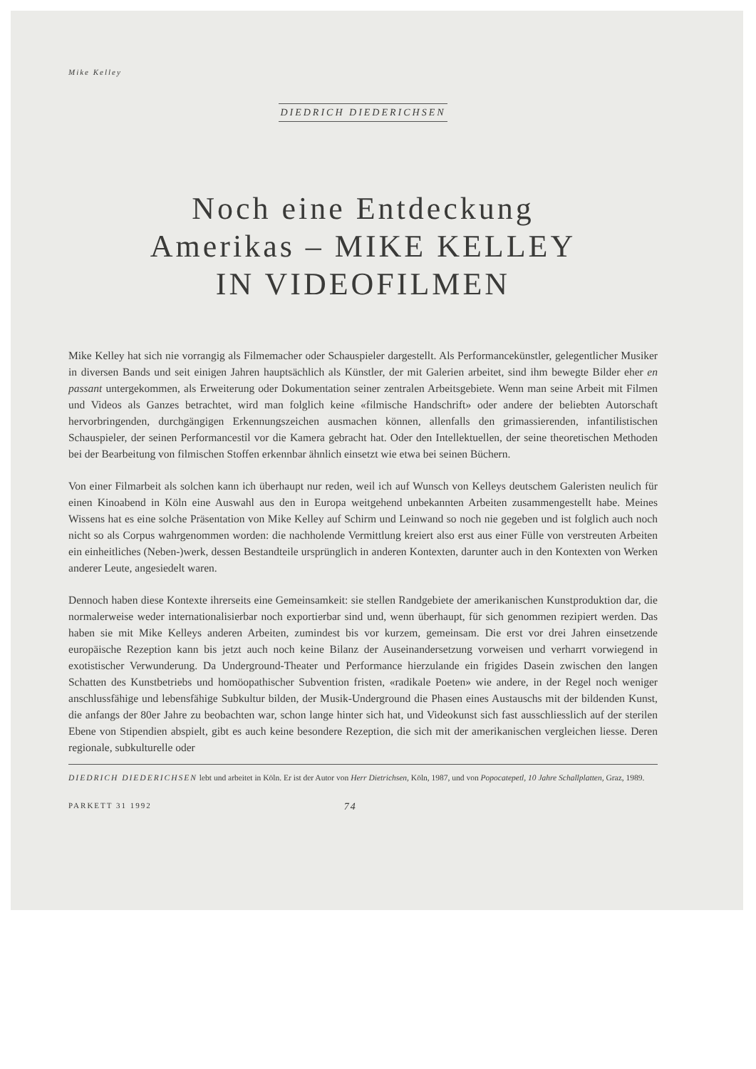Mike Kelley
DIEDRICH DIEDERICHSEN
Noch eine Entdeckung
Amerikas – MIKE KELLEY
IN VIDEOFILMEN
Mike Kelley hat sich nie vorrangig als Filmemacher oder Schauspieler dargestellt. Als Performancekünstler, gelegentlicher Musiker in diversen Bands und seit einigen Jahren hauptsächlich als Künstler, der mit Galerien arbeitet, sind ihm bewegte Bilder eher en passant untergekommen, als Erweiterung oder Dokumentation seiner zentralen Arbeitsgebiete. Wenn man seine Arbeit mit Filmen und Videos als Ganzes betrachtet, wird man folglich keine «filmische Handschrift» oder andere der beliebten Autorschaft hervorbringenden, durchgängigen Erkennungszeichen ausmachen können, allenfalls den grimassierenden, infantilistischen Schauspieler, der seinen Performancestil vor die Kamera gebracht hat. Oder den Intellektuellen, der seine theoretischen Methoden bei der Bearbeitung von filmischen Stoffen erkennbar ähnlich einsetzt wie etwa bei seinen Büchern.
Von einer Filmarbeit als solchen kann ich überhaupt nur reden, weil ich auf Wunsch von Kelleys deutschem Galeristen neulich für einen Kinoabend in Köln eine Auswahl aus den in Europa weitgehend unbekannten Arbeiten zusammengestellt habe. Meines Wissens hat es eine solche Präsentation von Mike Kelley auf Schirm und Leinwand so noch nie gegeben und ist folglich auch noch nicht so als Corpus wahrgenommen worden: die nachholende Vermittlung kreiert also erst aus einer Fülle von verstreuten Arbeiten ein einheitliches (Neben-)werk, dessen Bestandteile ursprünglich in anderen Kontexten, darunter auch in den Kontexten von Werken anderer Leute, angesiedelt waren.
Dennoch haben diese Kontexte ihrerseits eine Gemeinsamkeit: sie stellen Randgebiete der amerikanischen Kunstproduktion dar, die normalerweise weder internationalisierbar noch exportierbar sind und, wenn überhaupt, für sich genommen rezipiert werden. Das haben sie mit Mike Kelleys anderen Arbeiten, zumindest bis vor kurzem, gemeinsam. Die erst vor drei Jahren einsetzende europäische Rezeption kann bis jetzt auch noch keine Bilanz der Auseinandersetzung vorweisen und verharrt vorwiegend in exotistischer Verwunderung. Da Underground-Theater und Performance hierzulande ein frigides Dasein zwischen den langen Schatten des Kunstbetriebs und homöopathischer Subvention fristen, «radikale Poeten» wie andere, in der Regel noch weniger anschlussfähige und lebensfähige Subkultur bilden, der Musik-Underground die Phasen eines Austauschs mit der bildenden Kunst, die anfangs der 80er Jahre zu beobachten war, schon lange hinter sich hat, und Videokunst sich fast ausschliesslich auf der sterilen Ebene von Stipendien abspielt, gibt es auch keine besondere Rezeption, die sich mit der amerikanischen vergleichen liesse. Deren regionale, subkulturelle oder
DIEDRICH DIEDERICHSEN lebt und arbeitet in Köln. Er ist der Autor von Herr Dietrichsen, Köln, 1987, und von Popocatepetl, 10 Jahre Schallplatten, Graz, 1989.
PARKETT 31 1992 74